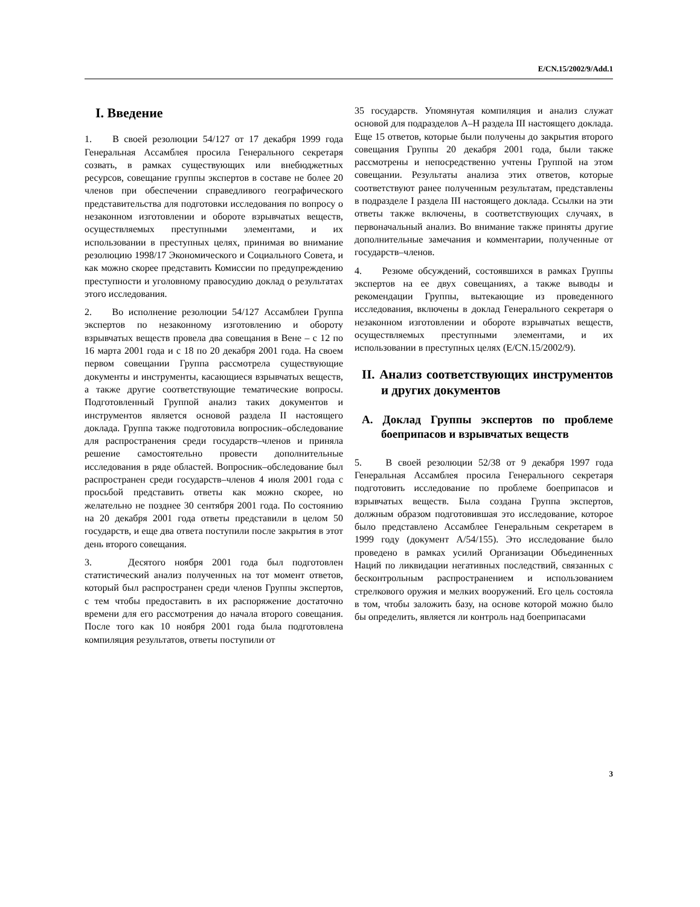E/CN.15/2002/9/Add.1
I. Введение
1. В своей резолюции 54/127 от 17 декабря 1999 года Генеральная Ассамблея просила Генерального секретаря созвать, в рамках существующих или внебюджетных ресурсов, совещание группы экспертов в составе не более 20 членов при обеспечении справедливого географического представительства для подготовки исследования по вопросу о незаконном изготовлении и обороте взрывчатых веществ, осуществляемых преступными элементами, и их использовании в преступных целях, принимая во внимание резолюцию 1998/17 Экономического и Социального Совета, и как можно скорее представить Комиссии по предупреждению преступности и уголовному правосудию доклад о результатах этого исследования.
2. Во исполнение резолюции 54/127 Ассамблеи Группа экспертов по незаконному изготовлению и обороту взрывчатых веществ провела два совещания в Вене – с 12 по 16 марта 2001 года и с 18 по 20 декабря 2001 года. На своем первом совещании Группа рассмотрела существующие документы и инструменты, касающиеся взрывчатых веществ, а также другие соответствующие тематические вопросы. Подготовленный Группой анализ таких документов и инструментов является основой раздела II настоящего доклада. Группа также подготовила вопросник–обследование для распространения среди государств–членов и приняла решение самостоятельно провести дополнительные исследования в ряде областей. Вопросник–обследование был распространен среди государств–членов 4 июля 2001 года с просьбой представить ответы как можно скорее, но желательно не позднее 30 сентября 2001 года. По состоянию на 20 декабря 2001 года ответы представили в целом 50 государств, и еще два ответа поступили после закрытия в этот день второго совещания.
3. Десятого ноября 2001 года был подготовлен статистический анализ полученных на тот момент ответов, который был распространен среди членов Группы экспертов, с тем чтобы предоставить в их распоряжение достаточно времени для его рассмотрения до начала второго совещания. После того как 10 ноября 2001 года была подготовлена компиляция результатов, ответы поступили от
35 государств. Упомянутая компиляция и анализ служат основой для подразделов A–H раздела III настоящего доклада. Еще 15 ответов, которые были получены до закрытия второго совещания Группы 20 декабря 2001 года, были также рассмотрены и непосредственно учтены Группой на этом совещании. Результаты анализа этих ответов, которые соответствуют ранее полученным результатам, представлены в подразделе I раздела III настоящего доклада. Ссылки на эти ответы также включены, в соответствующих случаях, в первоначальный анализ. Во внимание также приняты другие дополнительные замечания и комментарии, полученные от государств–членов.
4. Резюме обсуждений, состоявшихся в рамках Группы экспертов на ее двух совещаниях, а также выводы и рекомендации Группы, вытекающие из проведенного исследования, включены в доклад Генерального секретаря о незаконном изготовлении и обороте взрывчатых веществ, осуществляемых преступными элементами, и их использовании в преступных целях (E/CN.15/2002/9).
II. Анализ соответствующих инструментов и других документов
A. Доклад Группы экспертов по проблеме боеприпасов и взрывчатых веществ
5. В своей резолюции 52/38 от 9 декабря 1997 года Генеральная Ассамблея просила Генерального секретаря подготовить исследование по проблеме боеприпасов и взрывчатых веществ. Была создана Группа экспертов, должным образом подготовившая это исследование, которое было представлено Ассамблее Генеральным секретарем в 1999 году (документ A/54/155). Это исследование было проведено в рамках усилий Организации Объединенных Наций по ликвидации негативных последствий, связанных с бесконтрольным распространением и использованием стрелкового оружия и мелких вооружений. Его цель состояла в том, чтобы заложить базу, на основе которой можно было бы определить, является ли контроль над боеприпасами
3